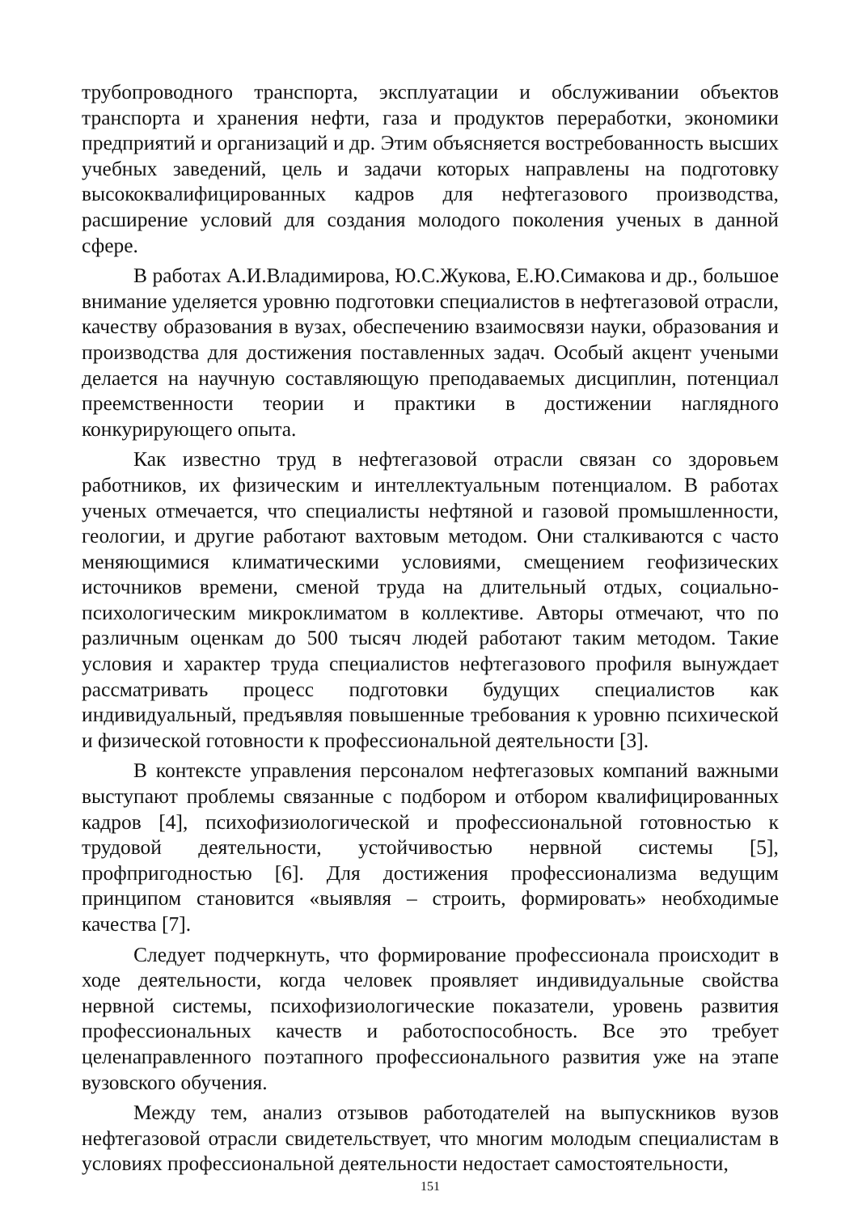трубопроводного транспорта, эксплуатации и обслуживании объектов транспорта и хранения нефти, газа и продуктов переработки, экономики предприятий и организаций и др. Этим объясняется востребованность высших учебных заведений, цель и задачи которых направлены на подготовку высококвалифицированных кадров для нефтегазового производства, расширение условий для создания молодого поколения ученых в данной сфере.
В работах А.И.Владимирова, Ю.С.Жукова, Е.Ю.Симакова и др., большое внимание уделяется уровню подготовки специалистов в нефтегазовой отрасли, качеству образования в вузах, обеспечению взаимосвязи науки, образования и производства для достижения поставленных задач. Особый акцент учеными делается на научную составляющую преподаваемых дисциплин, потенциал преемственности теории и практики в достижении наглядного конкурирующего опыта.
Как известно труд в нефтегазовой отрасли связан со здоровьем работников, их физическим и интеллектуальным потенциалом. В работах ученых отмечается, что специалисты нефтяной и газовой промышленности, геологии, и другие работают вахтовым методом. Они сталкиваются с часто меняющимися климатическими условиями, смещением геофизических источников времени, сменой труда на длительный отдых, социально-психологическим микроклиматом в коллективе. Авторы отмечают, что по различным оценкам до 500 тысяч людей работают таким методом. Такие условия и характер труда специалистов нефтегазового профиля вынуждает рассматривать процесс подготовки будущих специалистов как индивидуальный, предъявляя повышенные требования к уровню психической и физической готовности к профессиональной деятельности [3].
В контексте управления персоналом нефтегазовых компаний важными выступают проблемы связанные с подбором и отбором квалифицированных кадров [4], психофизиологической и профессиональной готовностью к трудовой деятельности, устойчивостью нервной системы [5], профпригодностью [6]. Для достижения профессионализма ведущим принципом становится «выявляя – строить, формировать» необходимые качества [7].
Следует подчеркнуть, что формирование профессионала происходит в ходе деятельности, когда человек проявляет индивидуальные свойства нервной системы, психофизиологические показатели, уровень развития профессиональных качеств и работоспособность. Все это требует целенаправленного поэтапного профессионального развития уже на этапе вузовского обучения.
Между тем, анализ отзывов работодателей на выпускников вузов нефтегазовой отрасли свидетельствует, что многим молодым специалистам в условиях профессиональной деятельности недостает самостоятельности,
151